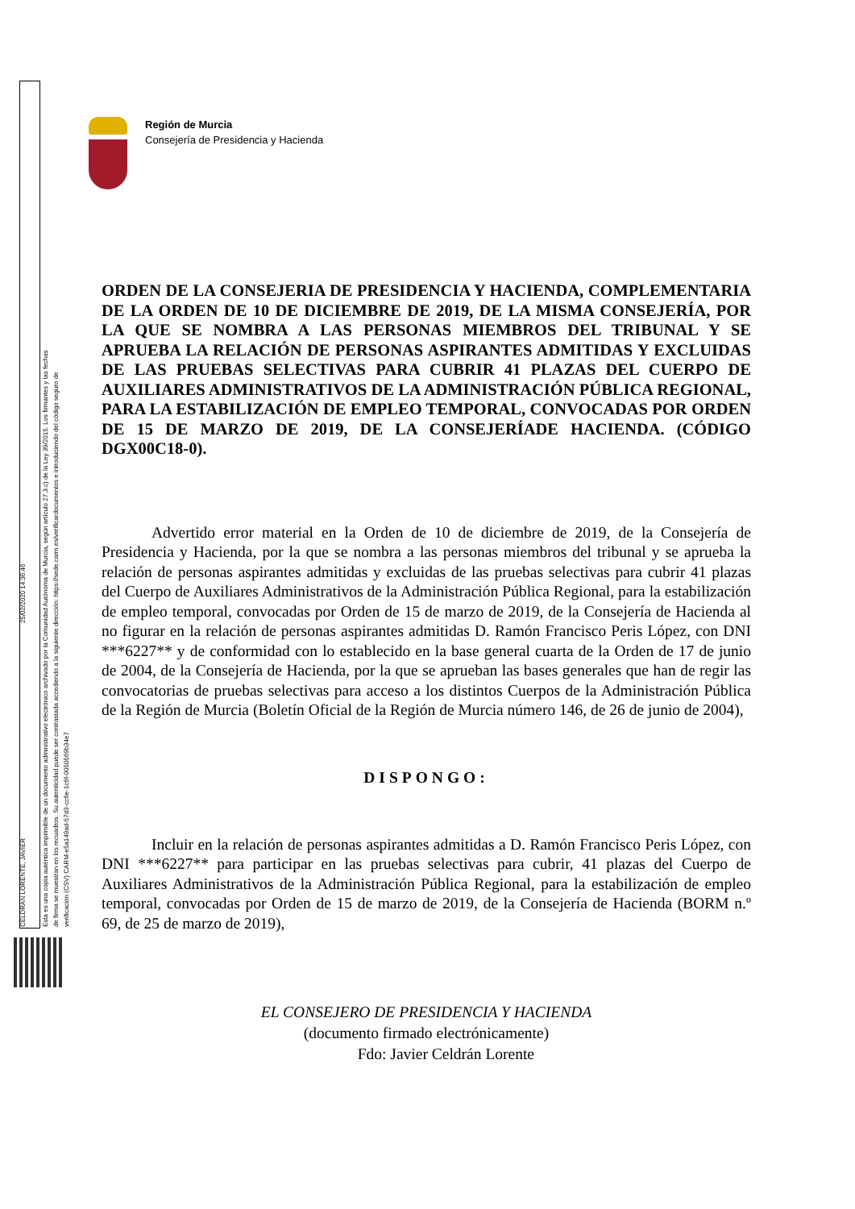CELDRAN LORENTE, JAVIER 25/02/2020 14:36:46
Esta es una copia auténtica imprimible de un documento administrativo electrónico archivado por la Comunidad Autónoma de Murcia, según artículo 27.3.c) de la Ley 39/2015. Los firmantes y las fechas de firma se muestran en los recuadros. Su autenticidad puede ser contrastada accediendo a la siguiente dirección: https://sede.carm.es/verificardocumentos e introduciendo del código seguro de verificación (CSV) CARM-e5a149ad-57d3-cc6e-1c6f-0050569b34e7
Región de Murcia
Consejería de Presidencia y Hacienda
ORDEN DE LA CONSEJERIA DE PRESIDENCIA Y HACIENDA, COMPLEMENTARIA DE LA ORDEN DE 10 DE DICIEMBRE DE 2019, DE LA MISMA CONSEJERÍA, POR LA QUE SE NOMBRA A LAS PERSONAS MIEMBROS DEL TRIBUNAL Y SE APRUEBA LA RELACIÓN DE PERSONAS ASPIRANTES ADMITIDAS Y EXCLUIDAS DE LAS PRUEBAS SELECTIVAS PARA CUBRIR 41 PLAZAS DEL CUERPO DE AUXILIARES ADMINISTRATIVOS DE LA ADMINISTRACIÓN PÚBLICA REGIONAL, PARA LA ESTABILIZACIÓN DE EMPLEO TEMPORAL, CONVOCADAS POR ORDEN DE 15 DE MARZO DE 2019, DE LA CONSEJERÍADE HACIENDA. (CÓDIGO DGX00C18-0).
Advertido error material en la Orden de 10 de diciembre de 2019, de la Consejería de Presidencia y Hacienda, por la que se nombra a las personas miembros del tribunal y se aprueba la relación de personas aspirantes admitidas y excluidas de las pruebas selectivas para cubrir 41 plazas del Cuerpo de Auxiliares Administrativos de la Administración Pública Regional, para la estabilización de empleo temporal, convocadas por Orden de 15 de marzo de 2019, de la Consejería de Hacienda al no figurar en la relación de personas aspirantes admitidas D. Ramón Francisco Peris López, con DNI ***6227** y de conformidad con lo establecido en la base general cuarta de la Orden de 17 de junio de 2004, de la Consejería de Hacienda, por la que se aprueban las bases generales que han de regir las convocatorias de pruebas selectivas para acceso a los distintos Cuerpos de la Administración Pública de la Región de Murcia (Boletín Oficial de la Región de Murcia número 146, de 26 de junio de 2004),
DISPONGO:
Incluir en la relación de personas aspirantes admitidas a D. Ramón Francisco Peris López, con DNI ***6227** para participar en las pruebas selectivas para cubrir, 41 plazas del Cuerpo de Auxiliares Administrativos de la Administración Pública Regional, para la estabilización de empleo temporal, convocadas por Orden de 15 de marzo de 2019, de la Consejería de Hacienda (BORM n.º 69, de 25 de marzo de 2019),
EL CONSEJERO DE PRESIDENCIA Y HACIENDA
(documento firmado electrónicamente)
Fdo: Javier Celdrán Lorente